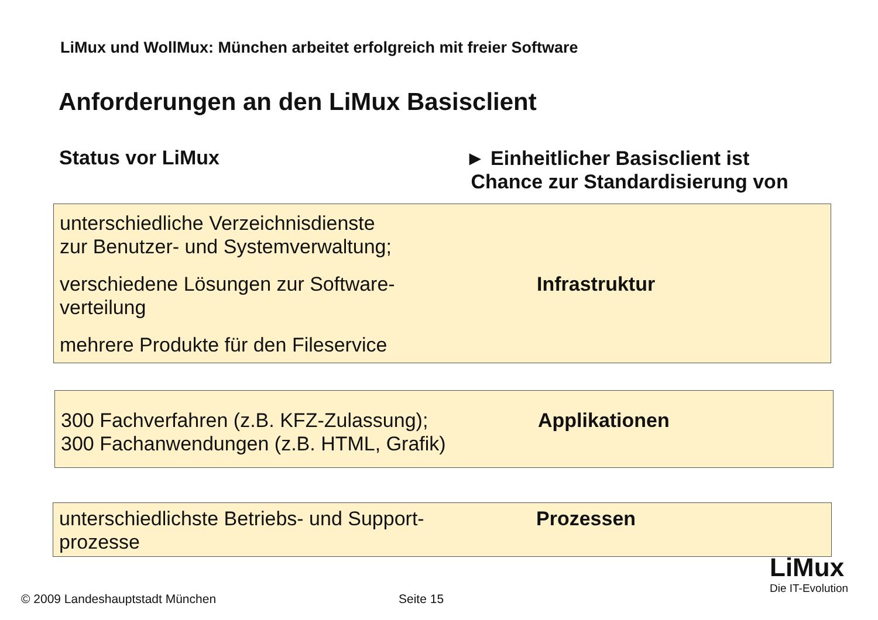LiMux und WollMux: München arbeitet erfolgreich mit freier Software
Anforderungen an den LiMux Basisclient
Status vor LiMux
► Einheitlicher Basisclient ist
Chance zur Standardisierung von
unterschiedliche Verzeichnisdienste
zur Benutzer- und Systemverwaltung;
verschiedene Lösungen zur Software-
verteilung
mehrere Produkte für den Fileservice
Infrastruktur
300 Fachverfahren (z.B. KFZ-Zulassung);
300 Fachanwendungen (z.B. HTML, Grafik)
Applikationen
unterschiedlichste Betriebs- und Support-
prozesse
Prozessen
© 2009 Landeshauptstadt München
Seite 15
LiMux
Die IT-Evolution